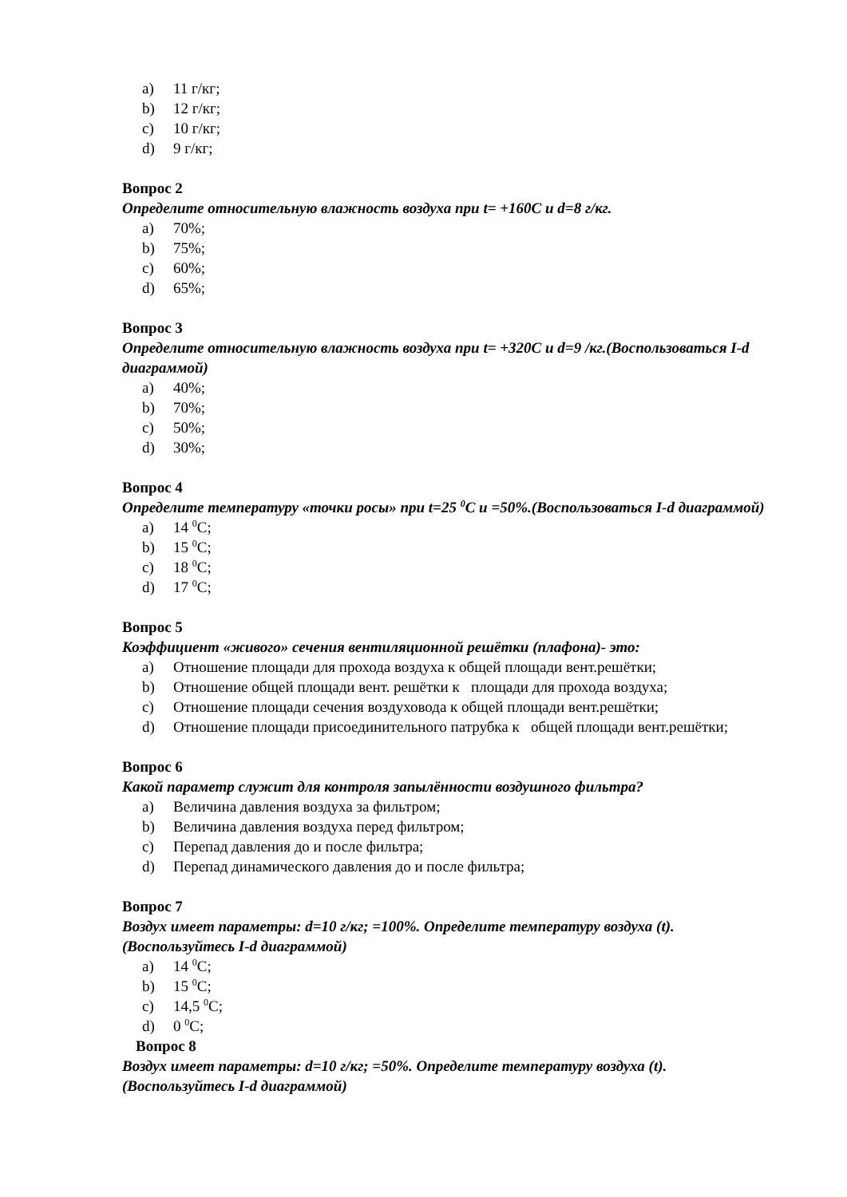a) 11 г/кг;
b) 12 г/кг;
c) 10 г/кг;
d) 9 г/кг;
Вопрос 2
Определите относительную влажность воздуха при t= +160С и d=8 г/кг.
a) 70%;
b) 75%;
c) 60%;
d) 65%;
Вопрос 3
Определите относительную влажность воздуха при t= +320С и d=9 /кг.(Воспользоваться I-d диаграммой)
a) 40%;
b) 70%;
c) 50%;
d) 30%;
Вопрос 4
Определите температуру «точки росы» при t=25 <sup>0</sup>С и =50%.(Воспользоваться I-d диаграммой)
a) 14 <sup>0</sup>С;
b) 15 <sup>0</sup>С;
c) 18 <sup>0</sup>С;
d) 17 <sup>0</sup>С;
Вопрос 5
Коэффициент «живого» сечения вентиляционной решётки (плафона)- это:
a) Отношение площади для прохода воздуха к общей площади вент.решётки;
b) Отношение общей площади вент. решётки к площади для прохода воздуха;
c) Отношение площади сечения воздуховода к общей площади вент.решётки;
d) Отношение площади присоединительного патрубка к общей площади вент.решётки;
Вопрос 6
Какой параметр служит для контроля запылённости воздушного фильтра?
a) Величина давления воздуха за фильтром;
b) Величина давления воздуха перед фильтром;
c) Перепад давления до и после фильтра;
d) Перепад динамического давления до и после фильтра;
Вопрос 7
Воздух имеет параметры: d=10 г/кг; =100%. Определите температуру воздуха (t).
(Воспользуйтесь I-d диаграммой)
a) 14 <sup>0</sup>С;
b) 15 <sup>0</sup>С;
c) 14,5 <sup>0</sup>С;
d) 0 <sup>0</sup>С;
Вопрос 8
Воздух имеет параметры: d=10 г/кг; =50%. Определите температуру воздуха (t).
(Воспользуйтесь I-d диаграммой)